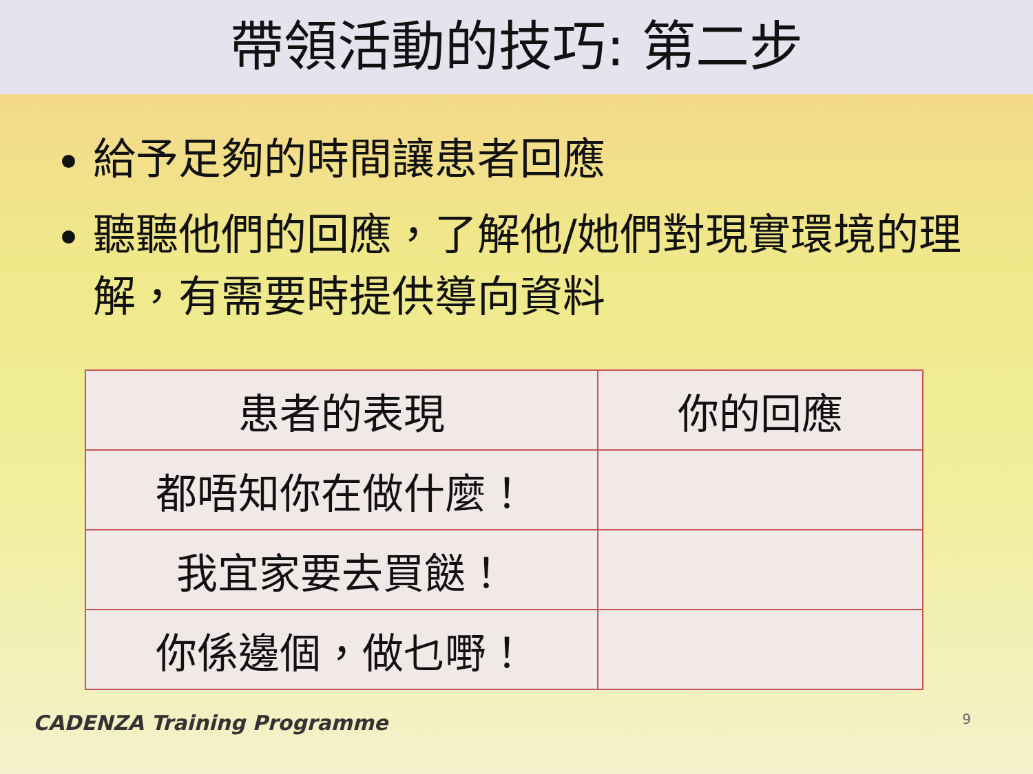帶領活動的技巧: 第二步
給予足夠的時間讓患者回應
聽聽他們的回應，了解他/她們對現實環境的理解，有需要時提供導向資料
| 患者的表現 | 你的回應 |
| --- | --- |
| 都唔知你在做什麼！ | |
| 我宜家要去買餸！ | |
| 你係邊個，做乜嘢！ | |
CADENZA Training Programme 9